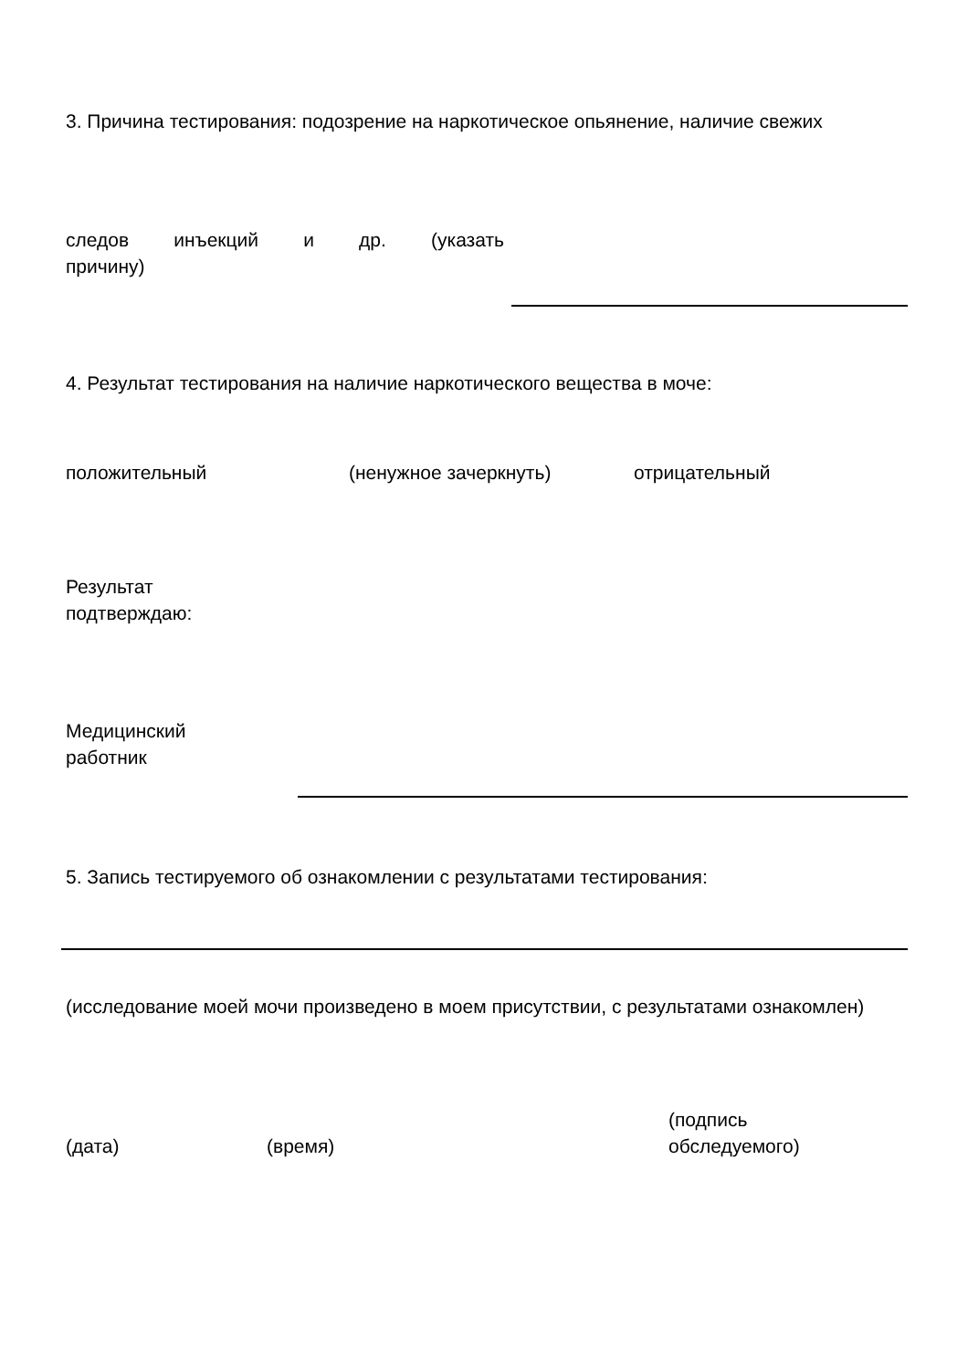3. Причина тестирования: подозрение на наркотическое опьянение, наличие свежих
следов инъекций и др. (указать
причину)
4. Результат тестирования на наличие наркотического вещества в моче:
положительный (ненужное зачеркнуть) отрицательный
Результат
подтверждаю:
Медицинский
работник
5. Запись тестируемого об ознакомлении с результатами тестирования:
(исследование моей мочи произведено в моем присутствии, с результатами ознакомлен)
(дата) (время) (подпись
обследуемого)